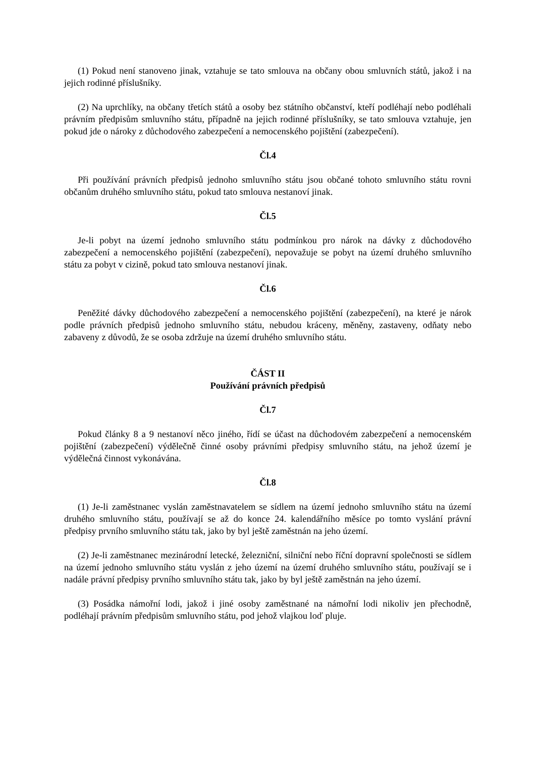(1) Pokud není stanoveno jinak, vztahuje se tato smlouva na občany obou smluvních států, jakož i na jejich rodinné příslušníky.
(2) Na uprchlíky, na občany třetích států a osoby bez státního občanství, kteří podléhají nebo podléhali právním předpisům smluvního státu, případně na jejich rodinné příslušníky, se tato smlouva vztahuje, jen pokud jde o nároky z důchodového zabezpečení a nemocenského pojištění (zabezpečení).
Čl.4
Při používání právních předpisů jednoho smluvního státu jsou občané tohoto smluvního státu rovni občanům druhého smluvního státu, pokud tato smlouva nestanoví jinak.
Čl.5
Je-li pobyt na území jednoho smluvního státu podmínkou pro nárok na dávky z důchodového zabezpečení a nemocenského pojištění (zabezpečení), nepovažuje se pobyt na území druhého smluvního státu za pobyt v cizině, pokud tato smlouva nestanoví jinak.
Čl.6
Peněžité dávky důchodového zabezpečení a nemocenského pojištění (zabezpečení), na které je nárok podle právních předpisů jednoho smluvního státu, nebudou kráceny, měněny, zastaveny, odňaty nebo zabaveny z důvodů, že se osoba zdržuje na území druhého smluvního státu.
ČÁST II
Používání právních předpisů
Čl.7
Pokud články 8 a 9 nestanoví něco jiného, řídí se účast na důchodovém zabezpečení a nemocenském pojištění (zabezpečení) výdělečně činné osoby právními předpisy smluvního státu, na jehož území je výdělečná činnost vykonávána.
Čl.8
(1) Je-li zaměstnanec vyslán zaměstnavatelem se sídlem na území jednoho smluvního státu na území druhého smluvního státu, používají se až do konce 24. kalendářního měsíce po tomto vyslání právní předpisy prvního smluvního státu tak, jako by byl ještě zaměstnán na jeho území.
(2) Je-li zaměstnanec mezinárodní letecké, železniční, silniční nebo říční dopravní společnosti se sídlem na území jednoho smluvního státu vyslán z jeho území na území druhého smluvního státu, používají se i nadále právní předpisy prvního smluvního státu tak, jako by byl ještě zaměstnán na jeho území.
(3) Posádka námořní lodi, jakož i jiné osoby zaměstnané na námořní lodi nikoliv jen přechodně, podléhají právním předpisům smluvního státu, pod jehož vlajkou loď pluje.